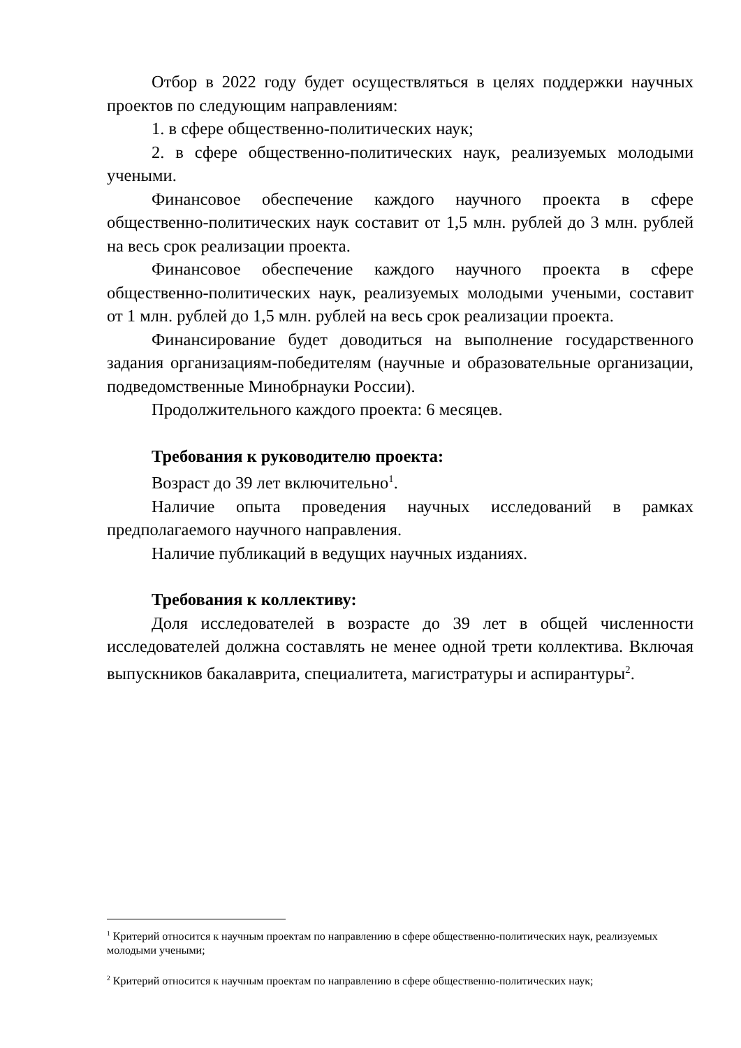Отбор в 2022 году будет осуществляться в целях поддержки научных проектов по следующим направлениям:
1. в сфере общественно-политических наук;
2. в сфере общественно-политических наук, реализуемых молодыми учеными.
Финансовое обеспечение каждого научного проекта в сфере общественно-политических наук составит от 1,5 млн. рублей до 3 млн. рублей на весь срок реализации проекта.
Финансовое обеспечение каждого научного проекта в сфере общественно-политических наук, реализуемых молодыми учеными, составит от 1 млн. рублей до 1,5 млн. рублей на весь срок реализации проекта.
Финансирование будет доводиться на выполнение государственного задания организациям-победителям (научные и образовательные организации, подведомственные Минобрнауки России).
Продолжительного каждого проекта: 6 месяцев.
Требования к руководителю проекта:
Возраст до 39 лет включительно<sup>1</sup>.
Наличие опыта проведения научных исследований в рамках предполагаемого научного направления.
Наличие публикаций в ведущих научных изданиях.
Требования к коллективу:
Доля исследователей в возрасте до 39 лет в общей численности исследователей должна составлять не менее одной трети коллектива. Включая выпускников бакалаврита, специалитета, магистратуры и аспирантуры<sup>2</sup>.
<sup>1</sup> Критерий относится к научным проектам по направлению в сфере общественно-политических наук, реализуемых молодыми учеными;
<sup>2</sup> Критерий относится к научным проектам по направлению в сфере общественно-политических наук;